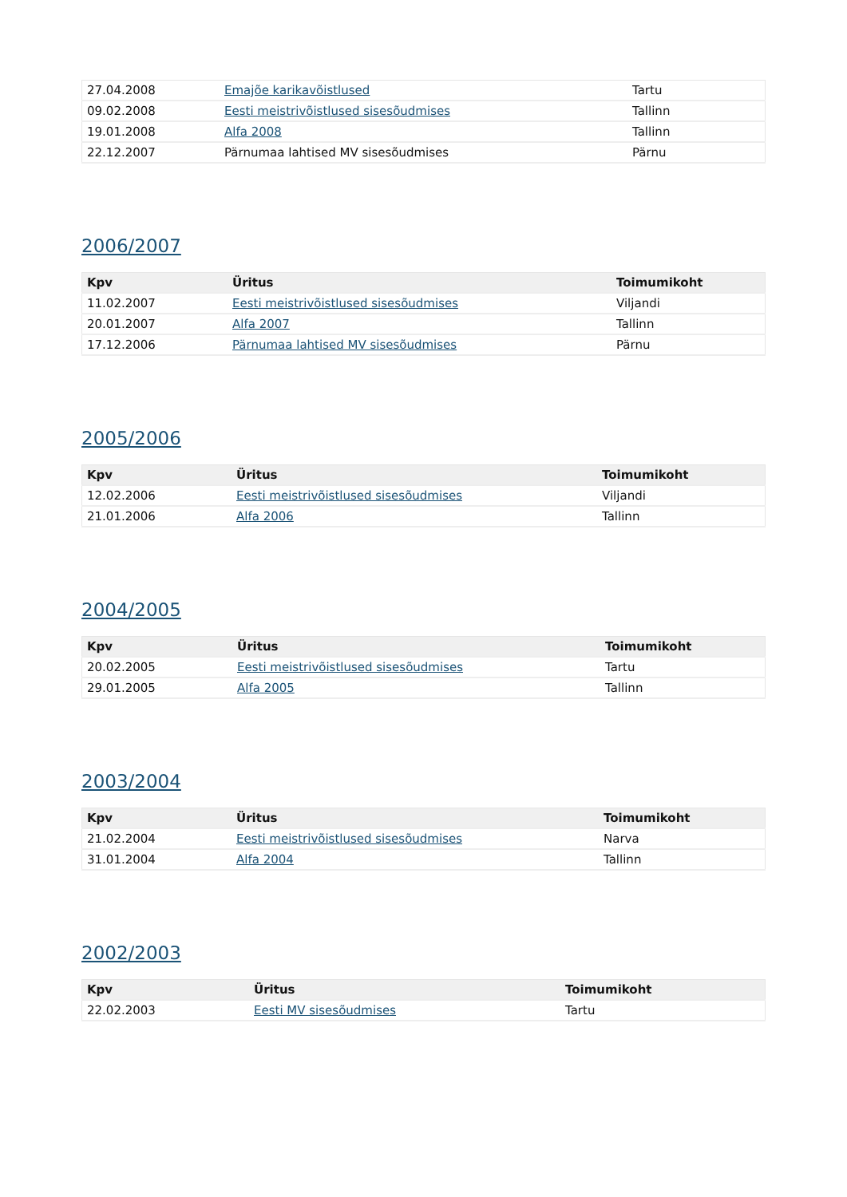| 27.04.2008 | Emajõe karikavõistlused | Tartu |
| 09.02.2008 | Eesti meistrivõistlused sisesõudmises | Tallinn |
| 19.01.2008 | Alfa 2008 | Tallinn |
| 22.12.2007 | Pärnumaa lahtised MV sisesõudmises | Pärnu |
2006/2007
| Kpv | Üritus | Toimumikoht |
| --- | --- | --- |
| 11.02.2007 | Eesti meistrivõistlused sisesõudmises | Viljandi |
| 20.01.2007 | Alfa 2007 | Tallinn |
| 17.12.2006 | Pärnumaa lahtised MV sisesõudmises | Pärnu |
2005/2006
| Kpv | Üritus | Toimumikoht |
| --- | --- | --- |
| 12.02.2006 | Eesti meistrivõistlused sisesõudmises | Viljandi |
| 21.01.2006 | Alfa 2006 | Tallinn |
2004/2005
| Kpv | Üritus | Toimumikoht |
| --- | --- | --- |
| 20.02.2005 | Eesti meistrivõistlused sisesõudmises | Tartu |
| 29.01.2005 | Alfa 2005 | Tallinn |
2003/2004
| Kpv | Üritus | Toimumikoht |
| --- | --- | --- |
| 21.02.2004 | Eesti meistrivõistlused sisesõudmises | Narva |
| 31.01.2004 | Alfa 2004 | Tallinn |
2002/2003
| Kpv | Üritus | Toimumikoht |
| --- | --- | --- |
| 22.02.2003 | Eesti MV sisesõudmises | Tartu |